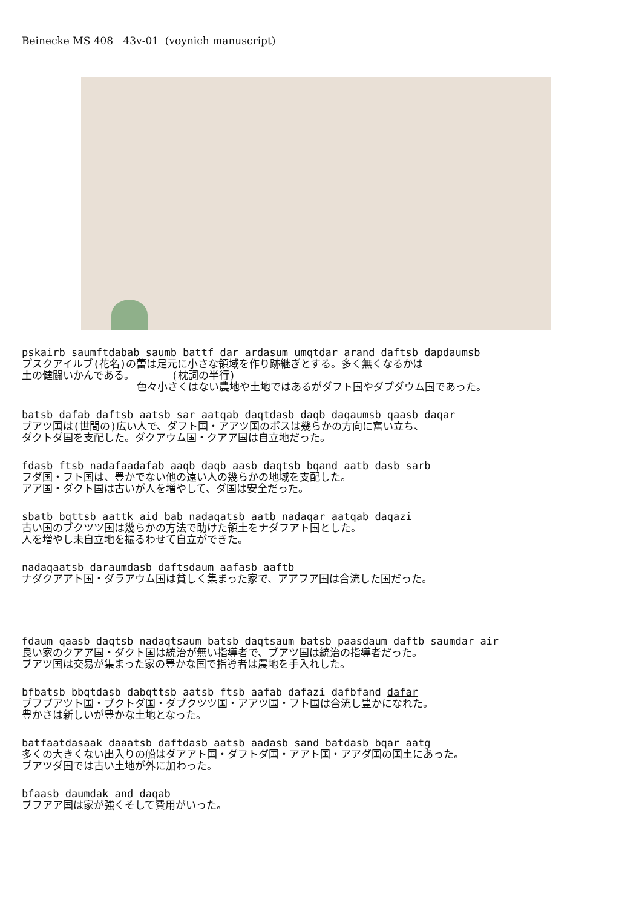Beinecke MS 408 43v-01 (voynich manuscript)
pskairb saumftdabab saumb battf dar ardasum umqtdar arand daftsb dapdaumsb
プスクアイルブ(花名)の蕾は足元に小さな領域を作り跡継ぎとする。多く無くなるかは
土の健闘いかんである。 (枕詞の半行)
色々小さくはない農地や土地ではあるがダフト国やダプダウム国であった。
batsb dafab daftsb aatsb sar aatqab daqtdasb daqb daqaumsb qaasb daqar
ブアツ国は(世間の)広い人で、ダフト国・アアツ国のボスは幾らかの方向に奮い立ち、
ダクトダ国を支配した。ダクアウム国・クアア国は自立地だった。
fdasb ftsb nadafaadafab aaqb daqb aasb daqtsb bqand aatb dasb sarb
フダ国・フト国は、豊かでない他の遠い人の幾らかの地域を支配した。
アア国・ダクト国は古いが人を増やして、ダ国は安全だった。
sbatb bqttsb aattk aid bab nadaqatsb aatb nadaqar aatqab daqazi
古い国のブクツツ国は幾らかの方法で助けた領土をナダフアト国とした。
人を増やし未自立地を振るわせて自立ができた。
nadaqaatsb daraumdasb daftsdaum aafasb aaftb
ナダクアアト国・ダラアウム国は貧しく集まった家で、アアフア国は合流した国だった。
fdaum qaasb daqtsb nadaqtsaum batsb daqtsaum batsb paasdaum daftb saumdar air
良い家のクアア国・ダクト国は統治が無い指導者で、ブアツ国は統治の指導者だった。
ブアツ国は交易が集まった家の豊かな国で指導者は農地を手入れした。
bfbatsb bbqtdasb dabqttsb aatsb ftsb aafab dafazi dafbfand dafar
ブフブアツト国・ブクトダ国・ダブクツツ国・アアツ国・フト国は合流し豊かになれた。
豊かさは新しいが豊かな土地となった。
batfaatdasaak daaatsb daftdasb aatsb aadasb sand batdasb bqar aatg
多くの大きくない出入りの船はダアアト国・ダフトダ国・アアト国・アアダ国の国土にあった。
ブアツダ国では古い土地が外に加わった。
bfaasb daumdak and daqab
ブフアア国は家が強くそして費用がいった。